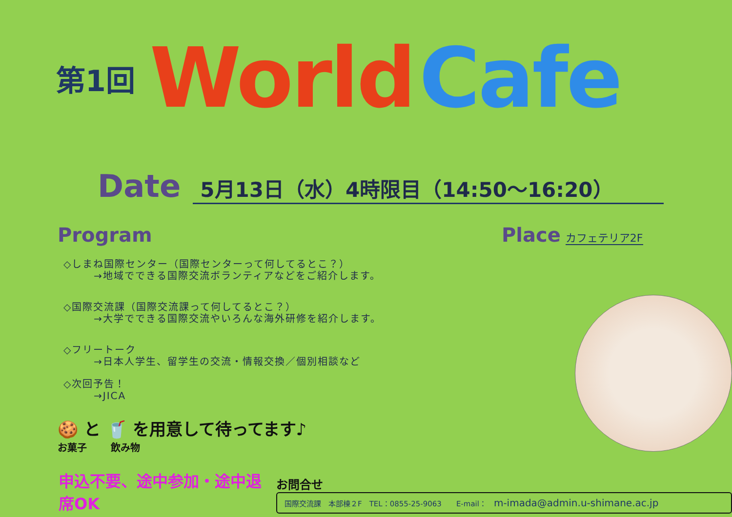第1回 World Cafe
Date 5月13日（水）4時限目（14:50～16:20）
Program
◇しまね国際センター（国際センターって何してるとこ？）
→地域でできる国際交流ボランティアなどをご紹介します。
◇国際交流課（国際交流課って何してるとこ？）
→大学でできる国際交流やいろんな海外研修を紹介します。
◇フリートーク
→日本人学生、留学生の交流・情報交換／個別相談など
◇次回予告！
→JICA
🍪 と 🥤 を用意して待ってます♪
お菓子 飲み物
Place カフェテリア2F
申込不要、途中参加・途中退席OK
お問合せ
国際交流課　本部棟２F　TEL：0855-25-9063　　E-mail：　m-imada@admin.u-shimane.ac.jp